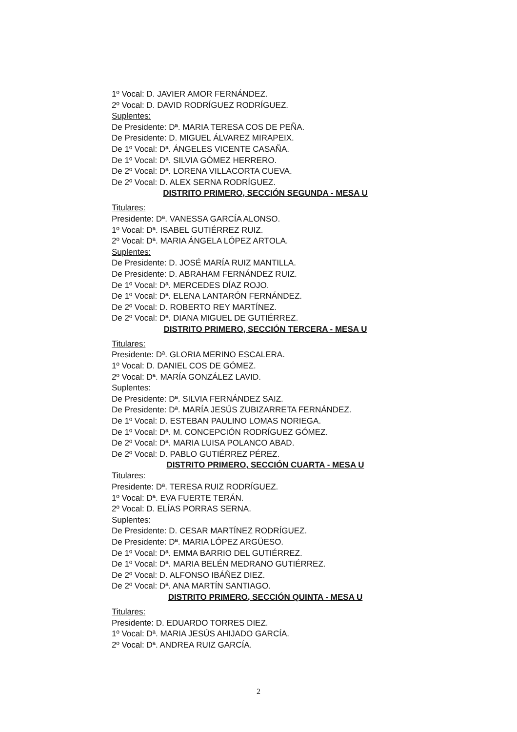1º Vocal: D. JAVIER AMOR FERNÁNDEZ.
2º Vocal: D. DAVID RODRÍGUEZ RODRÍGUEZ.
Suplentes:
De Presidente: Dª. MARIA TERESA COS DE PEÑA.
De Presidente: D. MIGUEL ÁLVAREZ MIRAPEIX.
De 1º Vocal: Dª. ÁNGELES VICENTE CASAÑA.
De 1º Vocal: Dª. SILVIA GÓMEZ HERRERO.
De 2º Vocal: Dª. LORENA VILLACORTA CUEVA.
De 2º Vocal: D. ALEX SERNA RODRÍGUEZ.
DISTRITO PRIMERO, SECCIÓN SEGUNDA - MESA U
Titulares:
Presidente: Dª. VANESSA GARCÍA ALONSO.
1º Vocal: Dª. ISABEL GUTIÉRREZ RUIZ.
2º Vocal: Dª. MARIA ÁNGELA LÓPEZ ARTOLA.
Suplentes:
De Presidente: D. JOSÉ MARÍA RUIZ MANTILLA.
De Presidente: D. ABRAHAM FERNÁNDEZ RUIZ.
De 1º Vocal: Dª. MERCEDES DÍAZ ROJO.
De 1º Vocal: Dª. ELENA LANTARÓN FERNÁNDEZ.
De 2º Vocal: D. ROBERTO REY MARTÍNEZ.
De 2º Vocal: Dª. DIANA MIGUEL DE GUTIÉRREZ.
DISTRITO PRIMERO, SECCIÓN TERCERA - MESA U
Titulares:
Presidente: Dª. GLORIA MERINO ESCALERA.
1º Vocal: D. DANIEL COS DE GÓMEZ.
2º Vocal: Dª. MARÍA GONZÁLEZ LAVID.
Suplentes:
De Presidente: Dª. SILVIA FERNÁNDEZ SAIZ.
De Presidente: Dª. MARÍA JESÚS ZUBIZARRETA FERNÁNDEZ.
De 1º Vocal: D. ESTEBAN PAULINO LOMAS NORIEGA.
De 1º Vocal: Dª. M. CONCEPCIÓN RODRÍGUEZ GÓMEZ.
De 2º Vocal: Dª. MARIA LUISA POLANCO ABAD.
De 2º Vocal: D. PABLO GUTIÉRREZ PÉREZ.
DISTRITO PRIMERO, SECCIÓN CUARTA - MESA U
Titulares:
Presidente: Dª. TERESA RUIZ RODRÍGUEZ.
1º Vocal: Dª. EVA FUERTE TERÁN.
2º Vocal: D. ELÍAS PORRAS SERNA.
Suplentes:
De Presidente: D. CESAR MARTÍNEZ RODRÍGUEZ.
De Presidente: Dª. MARIA LÓPEZ ARGÜESO.
De 1º Vocal: Dª. EMMA BARRIO DEL GUTIÉRREZ.
De 1º Vocal: Dª. MARIA BELÉN MEDRANO GUTIÉRREZ.
De 2º Vocal: D. ALFONSO IBÁÑEZ DIEZ.
De 2º Vocal: Dª. ANA MARTÍN SANTIAGO.
DISTRITO PRIMERO, SECCIÓN QUINTA - MESA U
Titulares:
Presidente: D. EDUARDO TORRES DIEZ.
1º Vocal: Dª. MARIA JESÚS AHIJADO GARCÍA.
2º Vocal: Dª. ANDREA RUIZ GARCÍA.
2